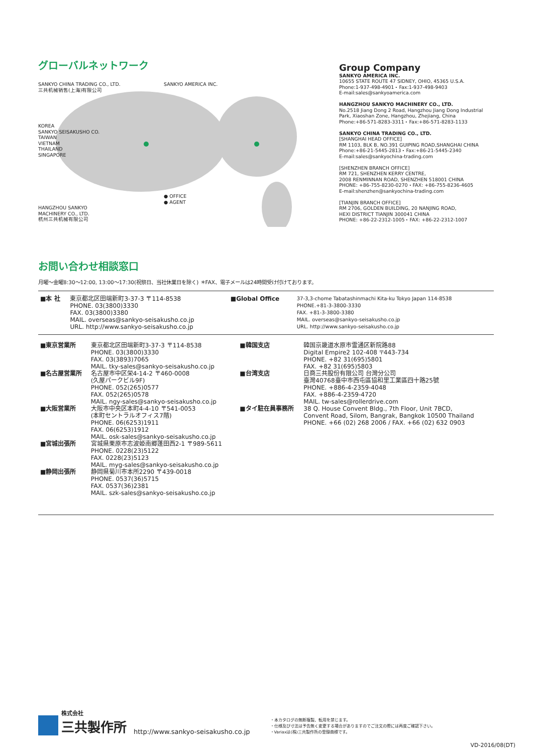グローバルネットワーク
SANKYO CHINA TRADING CO., LTD.
三共机械销售(上海)有限公司
SANKYO AMERICA INC.
KOREA
SANKYO SEISAKUSHO CO.
TAIWAN
VIETNAM
THAILAND
SINGAPORE
● OFFICE
● AGENT
HANGZHOU SANKYO
MACHINERY CO., LTD.
杭州三共机械有限公司
Group Company
SANKYO AMERICA INC.
10655 STATE ROUTE 47 SIDNEY, OHIO, 45365 U.S.A.
Phone:1-937-498-4901・Fax:1-937-498-9403
E-mail:sales@sankyoamerica.com
HANGZHOU SANKYO MACHINERY CO., LTD.
No.2518 Jiang Dong 2 Road, Hangzhou Jiang Dong Industrial Park, Xiaoshan Zone, Hangzhou, Zhejiang, China
Phone:+86-571-8283-3311・Fax:+86-571-8283-1133
SANKYO CHINA TRADING CO., LTD.
[SHANGHAI HEAD OFFICE]
RM 1103, BLK B, NO.391 GUIPING ROAD,SHANGHAI CHINA
Phone:+86-21-5445-2813・Fax:+86-21-5445-2340
E-mail:sales@sankyochina-trading.com
[SHENZHEN BRANCH OFFICE]
RM 721, SHENZHEN KERRY CENTRE,
2008 RENMINNAN ROAD, SHENZHEN 518001 CHINA
PHONE: +86-755-8230-0270・FAX: +86-755-8236-4605
E-mail:shenzhen@sankyochina-trading.com
[TIANJIN BRANCH OFFICE]
RM 2706, GOLDEN BUILDING, 20 NANJING ROAD,
HEXI DISTRICT TIANJIN 300041 CHINA
PHONE: +86-22-2312-1005・FAX: +86-22-2312-1007
お問い合わせ相談窓口
月曜〜金曜8:30〜12:00, 13:00〜17:30(祝祭日、当社休業日を除く) ＊FAX、電子メールは24時間受け付けております。
| ■本 社 | 東京都北区田端新町3-37-3 〒114-8538 PHONE. 03(3800)3330 FAX. 03(3800)3380 MAIL. overseas@sankyo-seisakusho.co.jp URL. http://www.sankyo-seisakusho.co.jp | ■Global Office | 37-3,3-chome Tabatashinmachi Kita-ku Tokyo Japan 114-8538 PHONE.+81-3-3800-3330 FAX. +81-3-3800-3380 MAIL. overseas@sankyo-seisakusho.co.jp URL. http://www.sankyo-seisakusho.co.jp |
| ■東京営業所 | 東京都北区田端新町3-37-3 〒114-8538 PHONE. 03(3800)3330 FAX. 03(3893)7065 MAIL. tky-sales@sankyo-seisakusho.co.jp | ■韓国支店 | 韓国京畿道水原市霊通区新院路88 Digital Empire2 102-408 〒443-734 PHONE. +82 31(695)5801 FAX. +82 31(695)5803 |
| ■名古屋営業所 | 名古屋市中区栄4-14-2 〒460-0008 (久屋パークビル9F) PHONE. 052(265)0577 FAX. 052(265)0578 MAIL. ngy-sales@sankyo-seisakusho.co.jp | ■台湾支店 | 日商三共股份有限公司 台灣分公司 臺灣40768臺中市西屯區協和里工業區四十路25號 PHONE. +886-4-2359-4048 FAX. +886-4-2359-4720 MAIL. tw-sales@rollerdrive.com |
| ■大阪営業所 | 大阪市中央区本町4-4-10 〒541-0053 (本町セントラルオフィス7階) PHONE. 06(6253)1911 FAX. 06(6253)1912 MAIL. osk-sales@sankyo-seisakusho.co.jp | ■タイ駐在員事務所 | 38 Q. House Convent Bldg., 7th Floor, Unit 7BCD, Convent Road, Silom, Bangrak, Bangkok 10500 Thailand PHONE. +66 (02) 268 2006 / FAX. +66 (02) 632 0903 |
| ■宮城出張所 | 宮城県栗原市志波姫南郷蓬田西2-1 〒989-5611 PHONE. 0228(23)5122 FAX. 0228(23)5123 MAIL. myg-sales@sankyo-seisakusho.co.jp | | |
| ■静岡出張所 | 静岡県菊川市本所2290 〒439-0018 PHONE. 0537(36)5715 FAX. 0537(36)2381 MAIL. szk-sales@sankyo-seisakusho.co.jp | | |
株式会社
三共製作所
http://www.sankyo-seisakusho.co.jp
・本カタログの無断複製、転用を禁じます。
・仕様及び寸法は予告無く変更する場合がありますのでご注文の際には再度ご確認下さい。
・Variaxは(株)三共製作所の登録商標です。
VD-2016/08(DT)